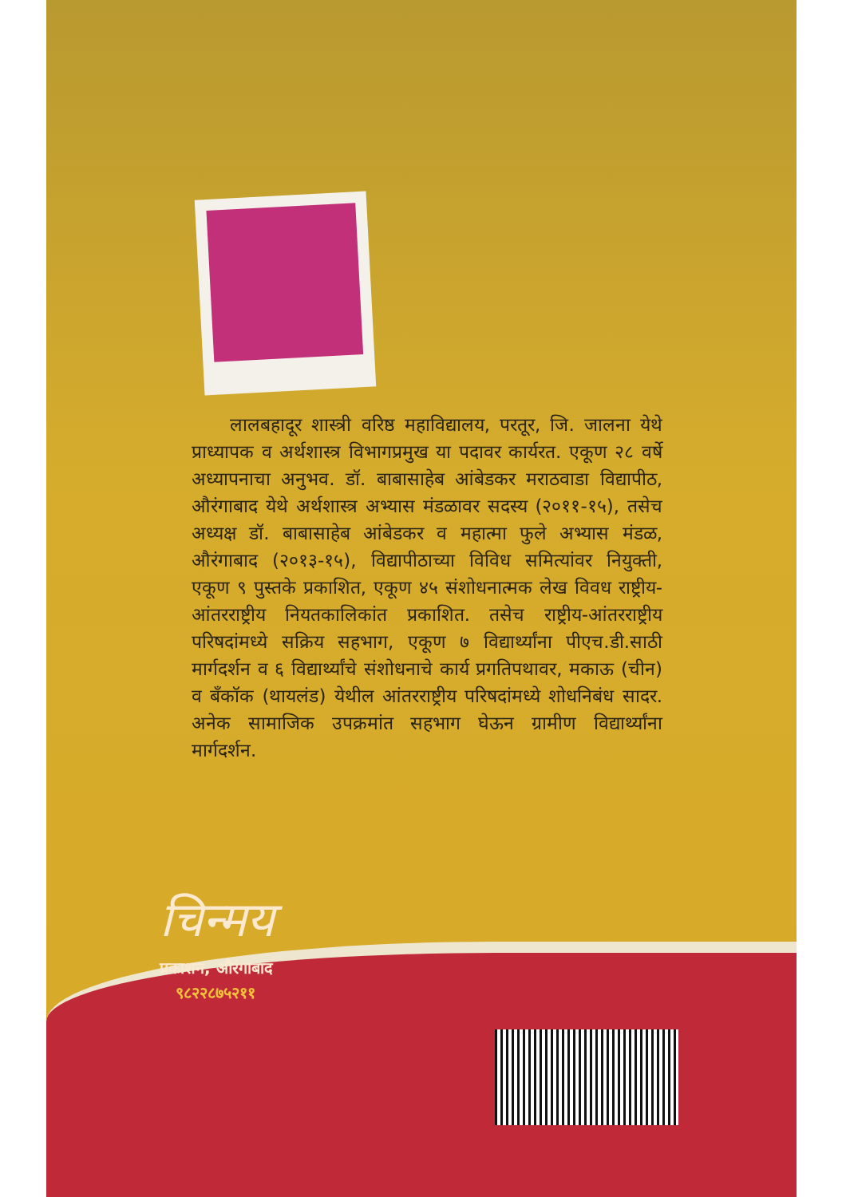लालबहादूर शास्त्री वरिष्ठ महाविद्यालय, परतूर, जि. जालना येथे प्राध्यापक व अर्थशास्त्र विभागप्रमुख या पदावर कार्यरत. एकूण २८ वर्षे अध्यापनाचा अनुभव. डॉ. बाबासाहेब आंबेडकर मराठवाडा विद्यापीठ, औरंगाबाद येथे अर्थशास्त्र अभ्यास मंडळावर सदस्य (२०११-१५), तसेच अध्यक्ष डॉ. बाबासाहेब आंबेडकर व महात्मा फुले अभ्यास मंडळ, औरंगाबाद (२०१३-१५), विद्यापीठाच्या विविध समित्यांवर नियुक्ती, एकूण ९ पुस्तके प्रकाशित, एकूण ४५ संशोधनात्मक लेख विवध राष्ट्रीय-आंतरराष्ट्रीय नियतकालिकांत प्रकाशित. तसेच राष्ट्रीय-आंतरराष्ट्रीय परिषदांमध्ये सक्रिय सहभाग, एकूण ७ विद्यार्थ्यांना पीएच.डी.साठी मार्गदर्शन व ६ विद्यार्थ्यांचे संशोधनाचे कार्य प्रगतिपथावर, मकाऊ (चीन) व बँकॉक (थायलंड) येथील आंतरराष्ट्रीय परिषदांमध्ये शोधनिबंध सादर. अनेक सामाजिक उपक्रमांत सहभाग घेऊन ग्रामीण विद्यार्थ्यांना मार्गदर्शन.
चिन्मय
प्रकाशन, औरंगाबाद
९८२२८७५२११